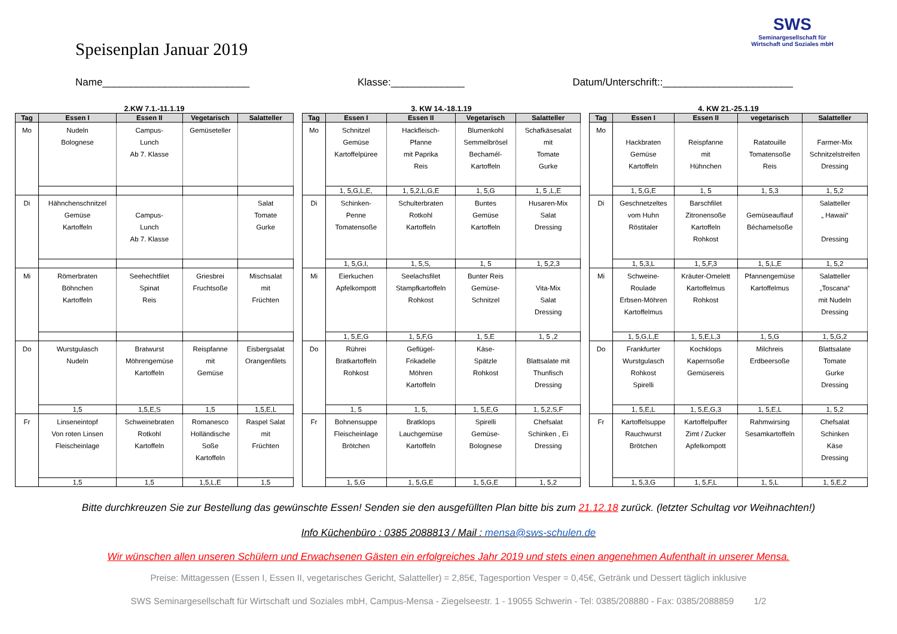Speisenplan Januar 2019
SWS
Seminargesellschaft für Wirtschaft und Soziales mbH
Name__________________________ Klasse:_____________ Datum/Unterschrift::_______________________
2.KW 7.1.-11.1.19
| Tag | Essen I | Essen II | Vegetarisch | Salatteller |
| --- | --- | --- | --- | --- |
| Mo | Nudeln Bolognese | Campus- Lunch Ab 7. Klasse | Gemüseteller | |
| Di | Hähnchenschnitzel Gemüse Kartoffeln | Campus- Lunch Ab 7. Klasse | | Salat Tomate Gurke |
| Mi | Römerbraten Böhnchen Kartoffeln | Seehechtfilet Spinat Reis | Griesbrei Fruchtsoße | Mischsalat mit Früchten |
| Do | Wurstgulasch Nudeln | Bratwurst Möhrengemüse Kartoffeln | Reispfanne mit Gemüse | Eisbergsalat Orangenfilets |
| | 1,5 | 1,5,E,S | 1,5 | 1,5,E,L |
| Fr | Linseneintopf Von roten Linsen Fleischeinlage | Schweinebraten Rotkohl Kartoffeln | Romanesco Holländische Soße Kartoffeln | Raspel Salat mit Früchten |
| | 1,5 | 1,5 | 1,5,L,E | 1,5 |
3. KW 14.-18.1.19
| Tag | Essen I | Essen II | Vegetarisch | Salatteller |
| --- | --- | --- | --- | --- |
| Mo | Schnitzel Gemüse Kartoffelpüree | Hackfleisch- Pfanne mit Paprika Reis | Blumenkohl Semmelbrösel Bechamél- Kartoffeln | Schafkäsesalat mit Tomate Gurke |
| | 1, 5,G,L,E, | 1, 5,2,L,G,E | 1, 5,G | 1, 5 ,L,E |
| Di | Schinken- Penne Tomatensoße | Schulterbraten Rotkohl Kartoffeln | Buntes Gemüse Kartoffeln | Husaren-Mix Salat Dressing |
| | 1, 5,G,I, | 1, 5,S, | 1, 5 | 1, 5,2,3 |
| Mi | Eierkuchen Apfelkompott | Seelachsfilet Stampfkartoffeln Rohkost | Bunter Reis Gemüse- Schnitzel | Vita-Mix Salat Dressing |
| | 1, 5,E,G | 1, 5,F,G | 1, 5,E | 1, 5 ,2 |
| Do | Rühreі Bratkartoffeln Rohkost | Geflügel- Frikadelle Möhren Kartoffeln | Käse- Spätzle Rohkost | Blattsalate mit Thunfisch Dressing |
| | 1, 5 | 1, 5, | 1, 5,E,G | 1, 5,2,S,F |
| Fr | Bohnensuppe Fleischeinlage Brötchen | Bratklops Lauchgemüse Kartoffeln | Spirelli Gemüse- Bolognese | Chefsalat Schinken , Ei Dressing |
| | 1, 5,G | 1, 5,G,E | 1, 5,G,E | 1, 5,2 |
4. KW 21.-25.1.19
| Tag | Essen I | Essen II | vegetarisch | Salatteller |
| --- | --- | --- | --- | --- |
| Mo | Hackbraten Gemüse Kartoffeln | Reispfanne mit Hühnchen | Ratatouille Tomatensoße Reis | Farmer-Mix Schnitzelstreifen Dressing |
| | 1, 5,G,E | 1, 5 | 1, 5,3 | 1, 5,2 |
| Di | Geschnetzeltes vom Huhn Röstitaler | Barschfilet Zitronensoße Kartoffeln Rohkost | Gemüseauflauf Béchamelsoße | Salatteller „ Hawaii“ Dressing |
| | 1, 5,3,L | 1, 5,F,3 | 1, 5,L,E | 1, 5,2 |
| Mi | Schweine- Roulade Erbsen-Möhren Kartoffelmus | Kräuter-Omelett Kartoffelmus Rohkost | Pfannengemüse Kartoffelmus | Salatteller „Toscana“ mit Nudeln Dressing |
| | 1, 5,G,L,E | 1, 5,E,L,3 | 1, 5,G | 1, 5,G,2 |
| Do | Frankfurter Wurstgulasch Rohkost Spirelli | Kochklops Kapernsoße Gemüsereis | Milchreis Erdbeersoße | Blattsalate Tomate Gurke Dressing |
| | 1, 5,E,L | 1, 5,E,G,3 | 1, 5,E,L | 1, 5,2 |
| Fr | Kartoffelsuppe Rauchwurst Brötchen | Kartoffelpuffer Zimt / Zucker Apfelkompott | Rahmwirsing Sesamkartoffeln | Chefsalat Schinken Käse Dressing |
| | 1, 5,3,G | 1, 5,F,L | 1, 5,L | 1, 5,E,2 |
Bitte durchkreuzen Sie zur Bestellung das gewünschte Essen! Senden sie den ausgefüllten Plan bitte bis zum 21.12.18 zurück. (letzter Schultag vor Weihnachten!)
Info Küchenbüro : 0385 2088813 / Mail : mensa@sws-schulen.de
Wir wünschen allen unseren Schülern und Erwachsenen Gästen ein erfolgreiches Jahr 2019 und stets einen angenehmen Aufenthalt in unserer Mensa.
Preise: Mittagessen (Essen I, Essen II, vegetarisches Gericht, Salatteller) = 2,85€, Tagesportion Vesper = 0,45€, Getränk und Dessert täglich inklusive
SWS Seminargesellschaft für Wirtschaft und Soziales mbH, Campus-Mensa - Ziegelseestr. 1 - 19055 Schwerin - Tel: 0385/208880 - Fax: 0385/2088859 1/2